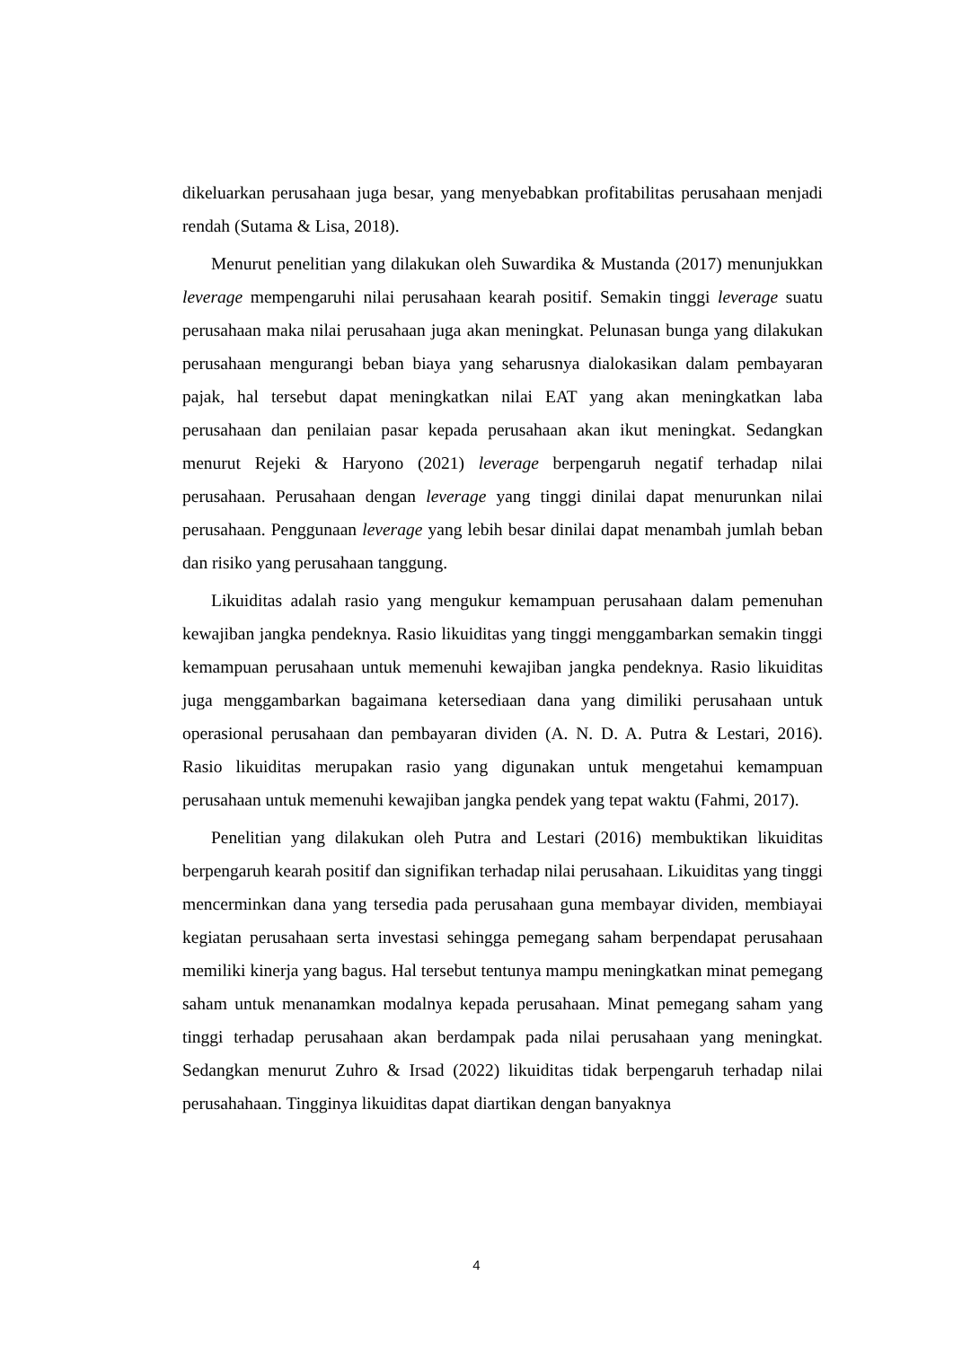dikeluarkan perusahaan juga besar, yang menyebabkan profitabilitas perusahaan menjadi rendah (Sutama & Lisa, 2018).
Menurut penelitian yang dilakukan oleh Suwardika & Mustanda (2017) menunjukkan leverage mempengaruhi nilai perusahaan kearah positif. Semakin tinggi leverage suatu perusahaan maka nilai perusahaan juga akan meningkat. Pelunasan bunga yang dilakukan perusahaan mengurangi beban biaya yang seharusnya dialokasikan dalam pembayaran pajak, hal tersebut dapat meningkatkan nilai EAT yang akan meningkatkan laba perusahaan dan penilaian pasar kepada perusahaan akan ikut meningkat. Sedangkan menurut Rejeki & Haryono (2021) leverage berpengaruh negatif terhadap nilai perusahaan. Perusahaan dengan leverage yang tinggi dinilai dapat menurunkan nilai perusahaan. Penggunaan leverage yang lebih besar dinilai dapat menambah jumlah beban dan risiko yang perusahaan tanggung.
Likuiditas adalah rasio yang mengukur kemampuan perusahaan dalam pemenuhan kewajiban jangka pendeknya. Rasio likuiditas yang tinggi menggambarkan semakin tinggi kemampuan perusahaan untuk memenuhi kewajiban jangka pendeknya. Rasio likuiditas juga menggambarkan bagaimana ketersediaan dana yang dimiliki perusahaan untuk operasional perusahaan dan pembayaran dividen (A. N. D. A. Putra & Lestari, 2016). Rasio likuiditas merupakan rasio yang digunakan untuk mengetahui kemampuan perusahaan untuk memenuhi kewajiban jangka pendek yang tepat waktu (Fahmi, 2017).
Penelitian yang dilakukan oleh Putra and Lestari (2016) membuktikan likuiditas berpengaruh kearah positif dan signifikan terhadap nilai perusahaan. Likuiditas yang tinggi mencerminkan dana yang tersedia pada perusahaan guna membayar dividen, membiayai kegiatan perusahaan serta investasi sehingga pemegang saham berpendapat perusahaan memiliki kinerja yang bagus. Hal tersebut tentunya mampu meningkatkan minat pemegang saham untuk menanamkan modalnya kepada perusahaan. Minat pemegang saham yang tinggi terhadap perusahaan akan berdampak pada nilai perusahaan yang meningkat. Sedangkan menurut Zuhro & Irsad (2022) likuiditas tidak berpengaruh terhadap nilai perusahahaan. Tingginya likuiditas dapat diartikan dengan banyaknya
4